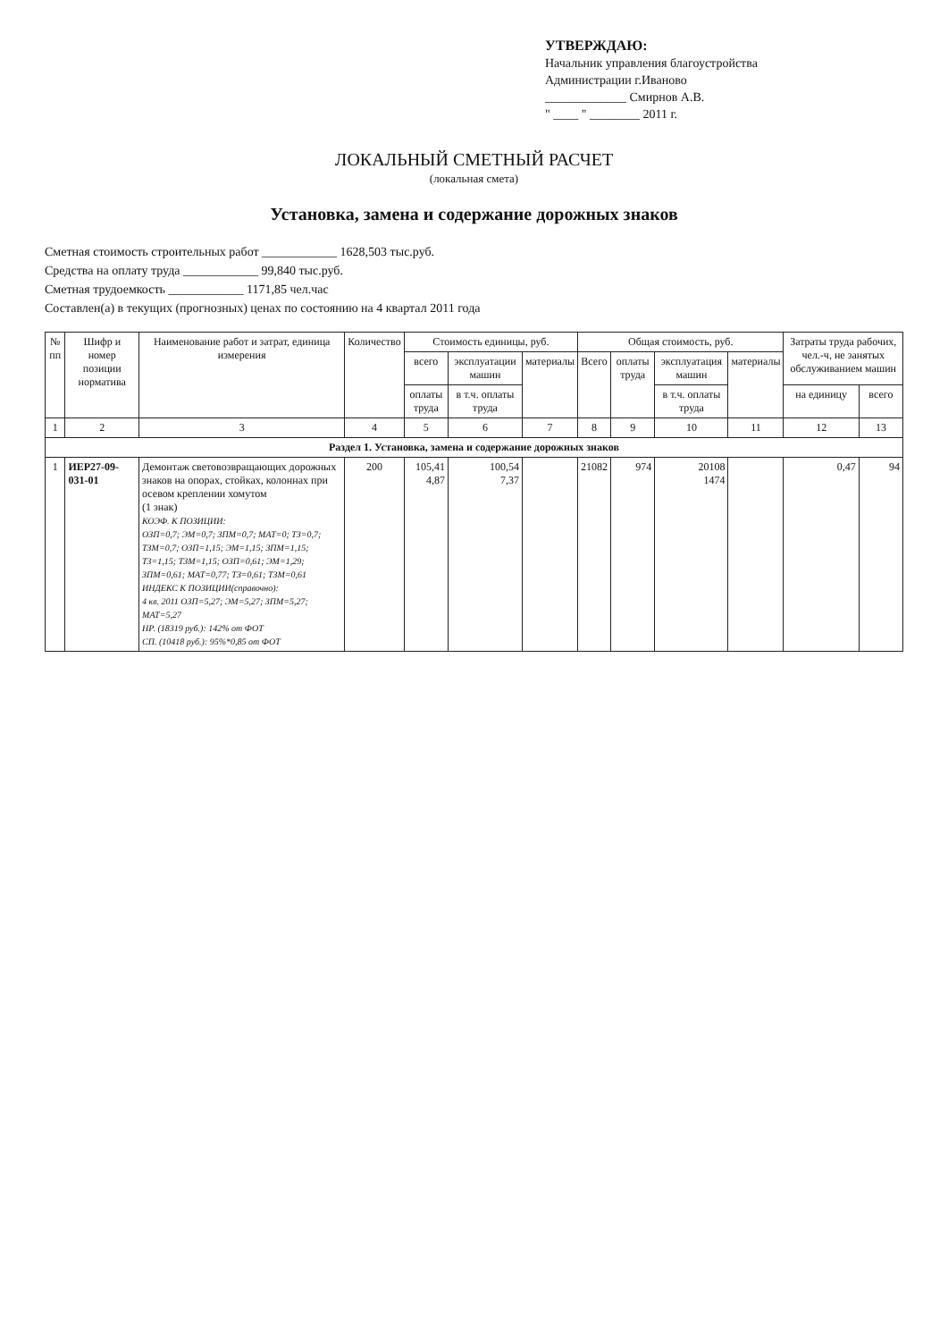УТВЕРЖДАЮ:
Начальник управления благоустройства
Администрации г.Иваново
_____________ Смирнов А.В.
" ____ " ________ 2011 г.
ЛОКАЛЬНЫЙ СМЕТНЫЙ РАСЧЕТ
(локальная смета)
Установка, замена и содержание дорожных знаков
Сметная стоимость строительных работ ____________ 1628,503 тыс.руб.
Средства на оплату труда ____________ 99,840 тыс.руб.
Сметная трудоемкость ____________ 1171,85 чел.час
Составлен(а) в текущих (прогнозных) ценах по состоянию на 4 квартал 2011 года
| № пп | Шифр и номер позиции норматива | Наименование работ и затрат, единица измерения | Количество | Стоимость единицы, руб. | | | Общая стоимость, руб. | | | | Затраты труда рабочих, чел.-ч, не занятых обслуживанием машин | |
| --- | --- | --- | --- | --- | --- | --- | --- | --- | --- | --- | --- | --- |
| | | | | всего | эксплуатации машин | материалы | Всего | оплаты труда | эксплуатация машин | материалы | | |
| | | | | оплаты труда | в т.ч. оплаты труда | | | | в т.ч. оплаты труда | | на единицу | всего |
| 1 | 2 | 3 | 4 | 5 | 6 | 7 | 8 | 9 | 10 | 11 | 12 | 13 |
| Раздел 1. Установка, замена и содержание дорожных знаков | | | | | | | | | | | | |
| 1 | ИЕР27-09-031-01 | Демонтаж световозвращающих дорожных знаков на опорах, стойках, колоннах при осевом креплении хомутом (1 знак) КОЭФ. К ПОЗИЦИИ: ОЗП=0,7; ЭМ=0,7; ЗПМ=0,7; МАТ=0; ТЗ=0,7; ТЗМ=0,7; ОЗП=1,15; ЭМ=1,15; ЗПМ=1,15; ТЗ=1,15; ТЗМ=1,15; ОЗП=0,61; ЭМ=1,29; ЗПМ=0,61; МАТ=0,77; ТЗ=0,61; ТЗМ=0,61 ИНДЕКС К ПОЗИЦИИ(справочно): 4 кв. 2011 ОЗП=5,27; ЭМ=5,27; ЗПМ=5,27; МАТ=5,27 НР. (18319 руб.): 142% от ФОТ СП. (10418 руб.): 95%*0,85 от ФОТ | 200 | 105,41 4,87 | 100,54 7,37 | | 21082 | 974 | 20108 1474 | | 0,47 | 94 |